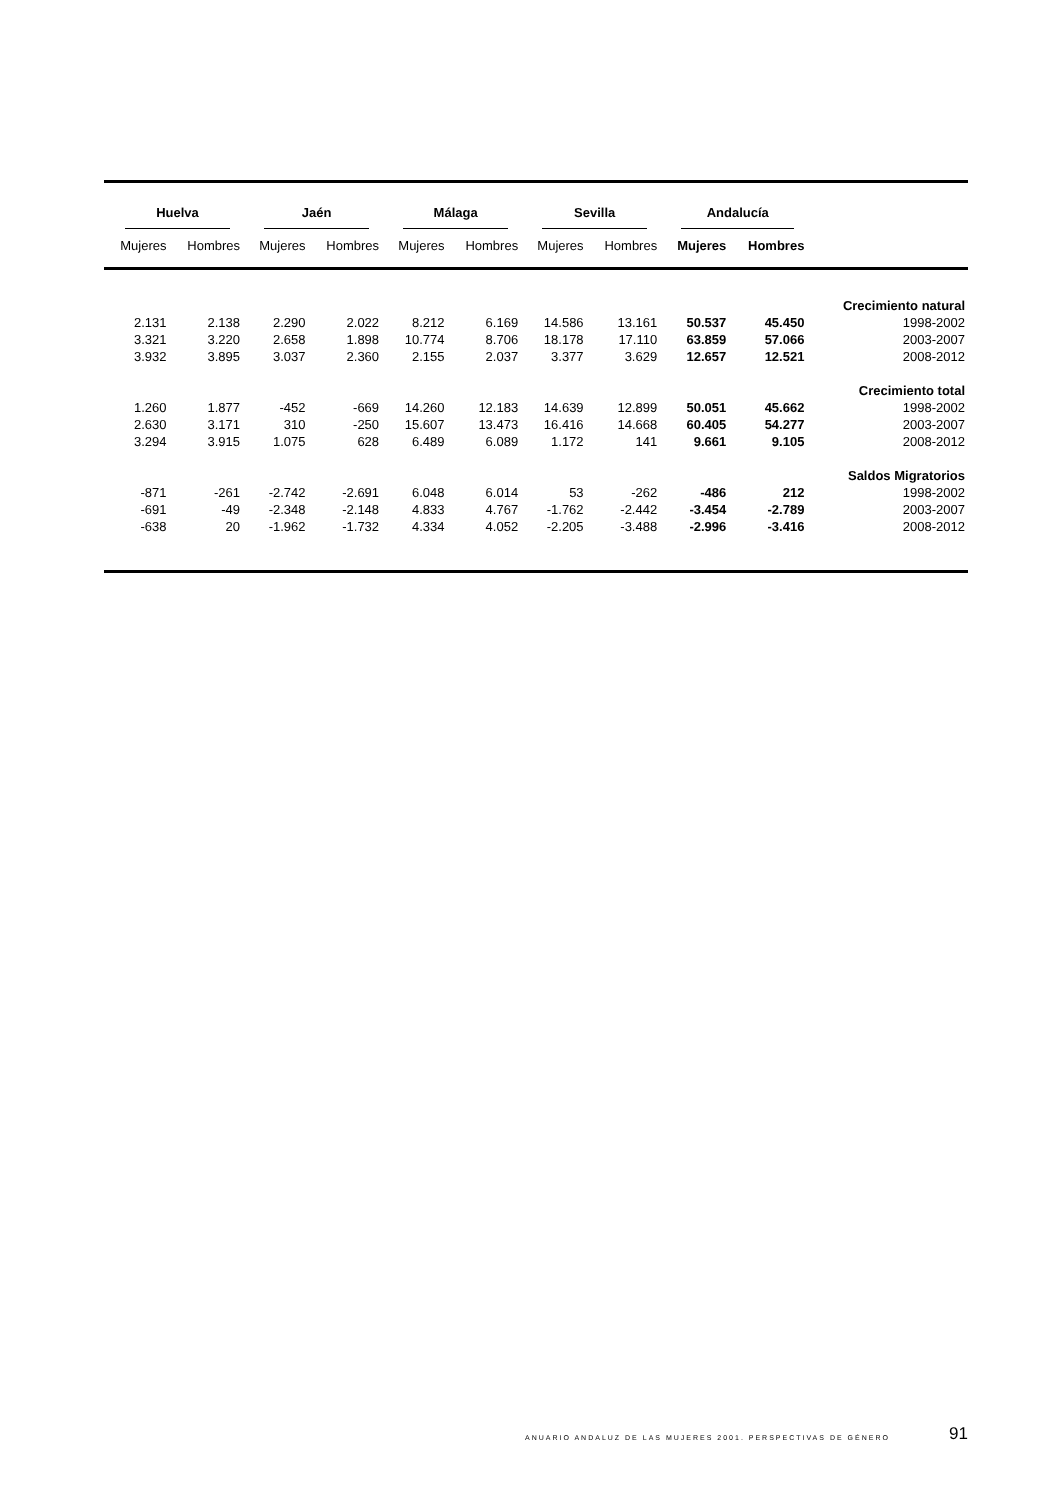| Huelva | | Jaén | | Málaga | | Sevilla | | Andalucía | | |
| --- | --- | --- | --- | --- | --- | --- | --- | --- | --- | --- |
| Mujeres | Hombres | Mujeres | Hombres | Mujeres | Hombres | Mujeres | Hombres | Mujeres | Hombres | |
| | | | | | | | | | | Crecimiento natural |
| 2.131 | 2.138 | 2.290 | 2.022 | 8.212 | 6.169 | 14.586 | 13.161 | 50.537 | 45.450 | 1998-2002 |
| 3.321 | 3.220 | 2.658 | 1.898 | 10.774 | 8.706 | 18.178 | 17.110 | 63.859 | 57.066 | 2003-2007 |
| 3.932 | 3.895 | 3.037 | 2.360 | 2.155 | 2.037 | 3.377 | 3.629 | 12.657 | 12.521 | 2008-2012 |
| | | | | | | | | | | Crecimiento total |
| 1.260 | 1.877 | -452 | -669 | 14.260 | 12.183 | 14.639 | 12.899 | 50.051 | 45.662 | 1998-2002 |
| 2.630 | 3.171 | 310 | -250 | 15.607 | 13.473 | 16.416 | 14.668 | 60.405 | 54.277 | 2003-2007 |
| 3.294 | 3.915 | 1.075 | 628 | 6.489 | 6.089 | 1.172 | 141 | 9.661 | 9.105 | 2008-2012 |
| | | | | | | | | | | Saldos Migratorios |
| -871 | -261 | -2.742 | -2.691 | 6.048 | 6.014 | 53 | -262 | -486 | 212 | 1998-2002 |
| -691 | -49 | -2.348 | -2.148 | 4.833 | 4.767 | -1.762 | -2.442 | -3.454 | -2.789 | 2003-2007 |
| -638 | 20 | -1.962 | -1.732 | 4.334 | 4.052 | -2.205 | -3.488 | -2.996 | -3.416 | 2008-2012 |
ANUARIO ANDALUZ DE LAS MUJERES 2001. PERSPECTIVAS DE GÉNERO 91